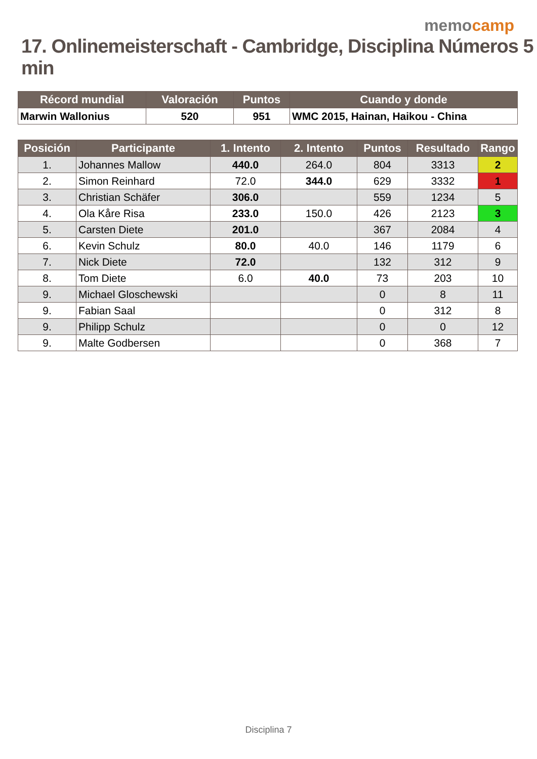memocamp
17. Onlinemeisterschaft - Cambridge, Disciplina Números 5 min
| Récord mundial | Valoración | Puntos | Cuando y donde |
| --- | --- | --- | --- |
| Marwin Wallonius | 520 | 951 | WMC 2015, Hainan, Haikou - China |
| Posición | Participante | 1. Intento | 2. Intento | Puntos | Resultado | Rango |
| --- | --- | --- | --- | --- | --- | --- |
| 1. | Johannes Mallow | 440.0 | 264.0 | 804 | 3313 | 2 |
| 2. | Simon Reinhard | 72.0 | 344.0 | 629 | 3332 | 1 |
| 3. | Christian Schäfer | 306.0 | | 559 | 1234 | 5 |
| 4. | Ola Kåre Risa | 233.0 | 150.0 | 426 | 2123 | 3 |
| 5. | Carsten Diete | 201.0 | | 367 | 2084 | 4 |
| 6. | Kevin Schulz | 80.0 | 40.0 | 146 | 1179 | 6 |
| 7. | Nick Diete | 72.0 | | 132 | 312 | 9 |
| 8. | Tom Diete | 6.0 | 40.0 | 73 | 203 | 10 |
| 9. | Michael Gloschewski | | | 0 | 8 | 11 |
| 9. | Fabian Saal | | | 0 | 312 | 8 |
| 9. | Philipp Schulz | | | 0 | 0 | 12 |
| 9. | Malte Godbersen | | | 0 | 368 | 7 |
Disciplina 7